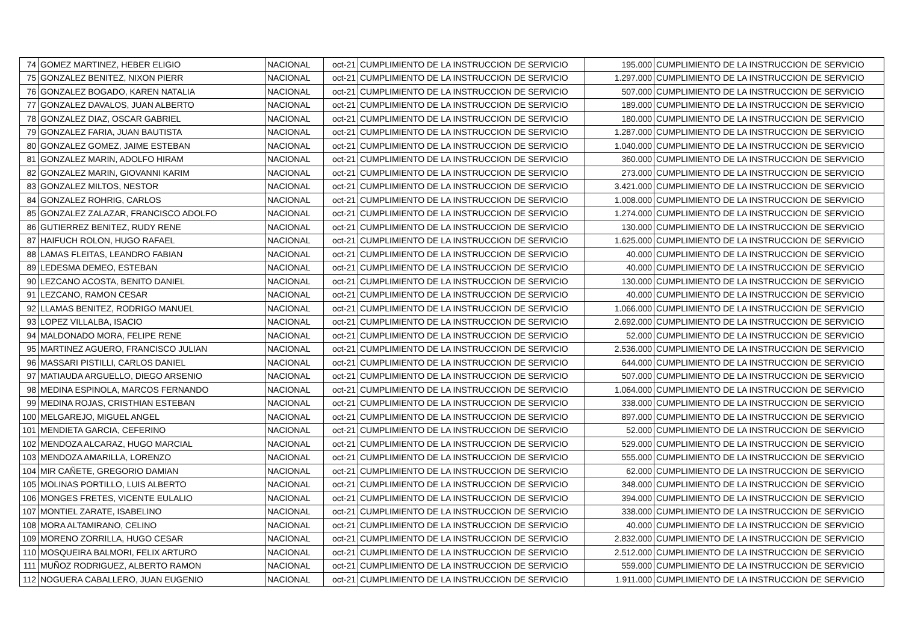| 74 | GOMEZ MARTINEZ, HEBER ELIGIO | NACIONAL | oct-21 | CUMPLIMIENTO DE LA INSTRUCCION DE SERVICIO | 195.000 | CUMPLIMIENTO DE LA INSTRUCCION DE SERVICIO |
| 75 | GONZALEZ BENITEZ, NIXON PIERR | NACIONAL | oct-21 | CUMPLIMIENTO DE LA INSTRUCCION DE SERVICIO | 1.297.000 | CUMPLIMIENTO DE LA INSTRUCCION DE SERVICIO |
| 76 | GONZALEZ BOGADO, KAREN NATALIA | NACIONAL | oct-21 | CUMPLIMIENTO DE LA INSTRUCCION DE SERVICIO | 507.000 | CUMPLIMIENTO DE LA INSTRUCCION DE SERVICIO |
| 77 | GONZALEZ DAVALOS, JUAN ALBERTO | NACIONAL | oct-21 | CUMPLIMIENTO DE LA INSTRUCCION DE SERVICIO | 189.000 | CUMPLIMIENTO DE LA INSTRUCCION DE SERVICIO |
| 78 | GONZALEZ DIAZ, OSCAR GABRIEL | NACIONAL | oct-21 | CUMPLIMIENTO DE LA INSTRUCCION DE SERVICIO | 180.000 | CUMPLIMIENTO DE LA INSTRUCCION DE SERVICIO |
| 79 | GONZALEZ FARIA, JUAN BAUTISTA | NACIONAL | oct-21 | CUMPLIMIENTO DE LA INSTRUCCION DE SERVICIO | 1.287.000 | CUMPLIMIENTO DE LA INSTRUCCION DE SERVICIO |
| 80 | GONZALEZ GOMEZ, JAIME ESTEBAN | NACIONAL | oct-21 | CUMPLIMIENTO DE LA INSTRUCCION DE SERVICIO | 1.040.000 | CUMPLIMIENTO DE LA INSTRUCCION DE SERVICIO |
| 81 | GONZALEZ MARIN, ADOLFO HIRAM | NACIONAL | oct-21 | CUMPLIMIENTO DE LA INSTRUCCION DE SERVICIO | 360.000 | CUMPLIMIENTO DE LA INSTRUCCION DE SERVICIO |
| 82 | GONZALEZ MARIN, GIOVANNI KARIM | NACIONAL | oct-21 | CUMPLIMIENTO DE LA INSTRUCCION DE SERVICIO | 273.000 | CUMPLIMIENTO DE LA INSTRUCCION DE SERVICIO |
| 83 | GONZALEZ MILTOS, NESTOR | NACIONAL | oct-21 | CUMPLIMIENTO DE LA INSTRUCCION DE SERVICIO | 3.421.000 | CUMPLIMIENTO DE LA INSTRUCCION DE SERVICIO |
| 84 | GONZALEZ ROHRIG, CARLOS | NACIONAL | oct-21 | CUMPLIMIENTO DE LA INSTRUCCION DE SERVICIO | 1.008.000 | CUMPLIMIENTO DE LA INSTRUCCION DE SERVICIO |
| 85 | GONZALEZ ZALAZAR, FRANCISCO ADOLFO | NACIONAL | oct-21 | CUMPLIMIENTO DE LA INSTRUCCION DE SERVICIO | 1.274.000 | CUMPLIMIENTO DE LA INSTRUCCION DE SERVICIO |
| 86 | GUTIERREZ BENITEZ, RUDY RENE | NACIONAL | oct-21 | CUMPLIMIENTO DE LA INSTRUCCION DE SERVICIO | 130.000 | CUMPLIMIENTO DE LA INSTRUCCION DE SERVICIO |
| 87 | HAIFUCH ROLON, HUGO RAFAEL | NACIONAL | oct-21 | CUMPLIMIENTO DE LA INSTRUCCION DE SERVICIO | 1.625.000 | CUMPLIMIENTO DE LA INSTRUCCION DE SERVICIO |
| 88 | LAMAS FLEITAS, LEANDRO FABIAN | NACIONAL | oct-21 | CUMPLIMIENTO DE LA INSTRUCCION DE SERVICIO | 40.000 | CUMPLIMIENTO DE LA INSTRUCCION DE SERVICIO |
| 89 | LEDESMA DEMEO, ESTEBAN | NACIONAL | oct-21 | CUMPLIMIENTO DE LA INSTRUCCION DE SERVICIO | 40.000 | CUMPLIMIENTO DE LA INSTRUCCION DE SERVICIO |
| 90 | LEZCANO ACOSTA, BENITO DANIEL | NACIONAL | oct-21 | CUMPLIMIENTO DE LA INSTRUCCION DE SERVICIO | 130.000 | CUMPLIMIENTO DE LA INSTRUCCION DE SERVICIO |
| 91 | LEZCANO, RAMON CESAR | NACIONAL | oct-21 | CUMPLIMIENTO DE LA INSTRUCCION DE SERVICIO | 40.000 | CUMPLIMIENTO DE LA INSTRUCCION DE SERVICIO |
| 92 | LLAMAS BENITEZ, RODRIGO MANUEL | NACIONAL | oct-21 | CUMPLIMIENTO DE LA INSTRUCCION DE SERVICIO | 1.066.000 | CUMPLIMIENTO DE LA INSTRUCCION DE SERVICIO |
| 93 | LOPEZ VILLALBA, ISACIO | NACIONAL | oct-21 | CUMPLIMIENTO DE LA INSTRUCCION DE SERVICIO | 2.692.000 | CUMPLIMIENTO DE LA INSTRUCCION DE SERVICIO |
| 94 | MALDONADO MORA, FELIPE RENE | NACIONAL | oct-21 | CUMPLIMIENTO DE LA INSTRUCCION DE SERVICIO | 52.000 | CUMPLIMIENTO DE LA INSTRUCCION DE SERVICIO |
| 95 | MARTINEZ AGUERO, FRANCISCO JULIAN | NACIONAL | oct-21 | CUMPLIMIENTO DE LA INSTRUCCION DE SERVICIO | 2.536.000 | CUMPLIMIENTO DE LA INSTRUCCION DE SERVICIO |
| 96 | MASSARI PISTILLI, CARLOS DANIEL | NACIONAL | oct-21 | CUMPLIMIENTO DE LA INSTRUCCION DE SERVICIO | 644.000 | CUMPLIMIENTO DE LA INSTRUCCION DE SERVICIO |
| 97 | MATIAUDA ARGUELLO, DIEGO ARSENIO | NACIONAL | oct-21 | CUMPLIMIENTO DE LA INSTRUCCION DE SERVICIO | 507.000 | CUMPLIMIENTO DE LA INSTRUCCION DE SERVICIO |
| 98 | MEDINA ESPINOLA, MARCOS FERNANDO | NACIONAL | oct-21 | CUMPLIMIENTO DE LA INSTRUCCION DE SERVICIO | 1.064.000 | CUMPLIMIENTO DE LA INSTRUCCION DE SERVICIO |
| 99 | MEDINA ROJAS, CRISTHIAN ESTEBAN | NACIONAL | oct-21 | CUMPLIMIENTO DE LA INSTRUCCION DE SERVICIO | 338.000 | CUMPLIMIENTO DE LA INSTRUCCION DE SERVICIO |
| 100 | MELGAREJO, MIGUEL ANGEL | NACIONAL | oct-21 | CUMPLIMIENTO DE LA INSTRUCCION DE SERVICIO | 897.000 | CUMPLIMIENTO DE LA INSTRUCCION DE SERVICIO |
| 101 | MENDIETA GARCIA, CEFERINO | NACIONAL | oct-21 | CUMPLIMIENTO DE LA INSTRUCCION DE SERVICIO | 52.000 | CUMPLIMIENTO DE LA INSTRUCCION DE SERVICIO |
| 102 | MENDOZA ALCARAZ, HUGO MARCIAL | NACIONAL | oct-21 | CUMPLIMIENTO DE LA INSTRUCCION DE SERVICIO | 529.000 | CUMPLIMIENTO DE LA INSTRUCCION DE SERVICIO |
| 103 | MENDOZA AMARILLA, LORENZO | NACIONAL | oct-21 | CUMPLIMIENTO DE LA INSTRUCCION DE SERVICIO | 555.000 | CUMPLIMIENTO DE LA INSTRUCCION DE SERVICIO |
| 104 | MIR CAÑETE, GREGORIO DAMIAN | NACIONAL | oct-21 | CUMPLIMIENTO DE LA INSTRUCCION DE SERVICIO | 62.000 | CUMPLIMIENTO DE LA INSTRUCCION DE SERVICIO |
| 105 | MOLINAS PORTILLO, LUIS ALBERTO | NACIONAL | oct-21 | CUMPLIMIENTO DE LA INSTRUCCION DE SERVICIO | 348.000 | CUMPLIMIENTO DE LA INSTRUCCION DE SERVICIO |
| 106 | MONGES FRETES, VICENTE EULALIO | NACIONAL | oct-21 | CUMPLIMIENTO DE LA INSTRUCCION DE SERVICIO | 394.000 | CUMPLIMIENTO DE LA INSTRUCCION DE SERVICIO |
| 107 | MONTIEL ZARATE, ISABELINO | NACIONAL | oct-21 | CUMPLIMIENTO DE LA INSTRUCCION DE SERVICIO | 338.000 | CUMPLIMIENTO DE LA INSTRUCCION DE SERVICIO |
| 108 | MORA ALTAMIRANO, CELINO | NACIONAL | oct-21 | CUMPLIMIENTO DE LA INSTRUCCION DE SERVICIO | 40.000 | CUMPLIMIENTO DE LA INSTRUCCION DE SERVICIO |
| 109 | MORENO ZORRILLA, HUGO CESAR | NACIONAL | oct-21 | CUMPLIMIENTO DE LA INSTRUCCION DE SERVICIO | 2.832.000 | CUMPLIMIENTO DE LA INSTRUCCION DE SERVICIO |
| 110 | MOSQUEIRA BALMORI, FELIX ARTURO | NACIONAL | oct-21 | CUMPLIMIENTO DE LA INSTRUCCION DE SERVICIO | 2.512.000 | CUMPLIMIENTO DE LA INSTRUCCION DE SERVICIO |
| 111 | MUÑOZ RODRIGUEZ, ALBERTO RAMON | NACIONAL | oct-21 | CUMPLIMIENTO DE LA INSTRUCCION DE SERVICIO | 559.000 | CUMPLIMIENTO DE LA INSTRUCCION DE SERVICIO |
| 112 | NOGUERA CABALLERO, JUAN EUGENIO | NACIONAL | oct-21 | CUMPLIMIENTO DE LA INSTRUCCION DE SERVICIO | 1.911.000 | CUMPLIMIENTO DE LA INSTRUCCION DE SERVICIO |